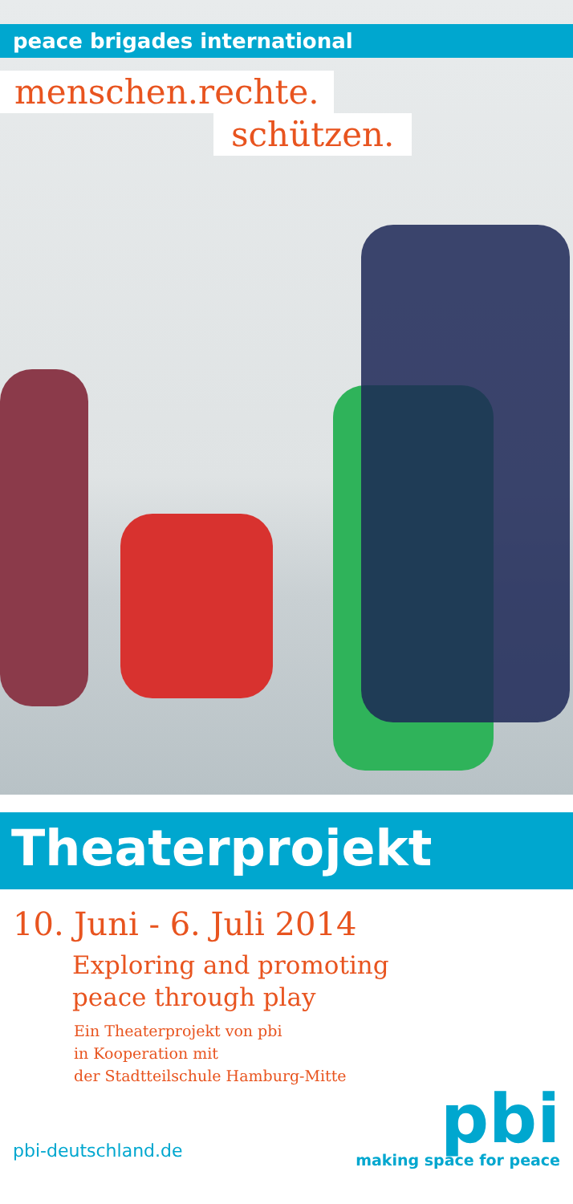peace brigades international
menschen.rechte.
schützen.
Theaterprojekt
10. Juni - 6. Juli 2014
Exploring and promoting
peace through play
Ein Theaterprojekt von pbi
in Kooperation mit
der Stadtteilschule Hamburg-Mitte
pbi-deutschland.de
pbi
making space for peace